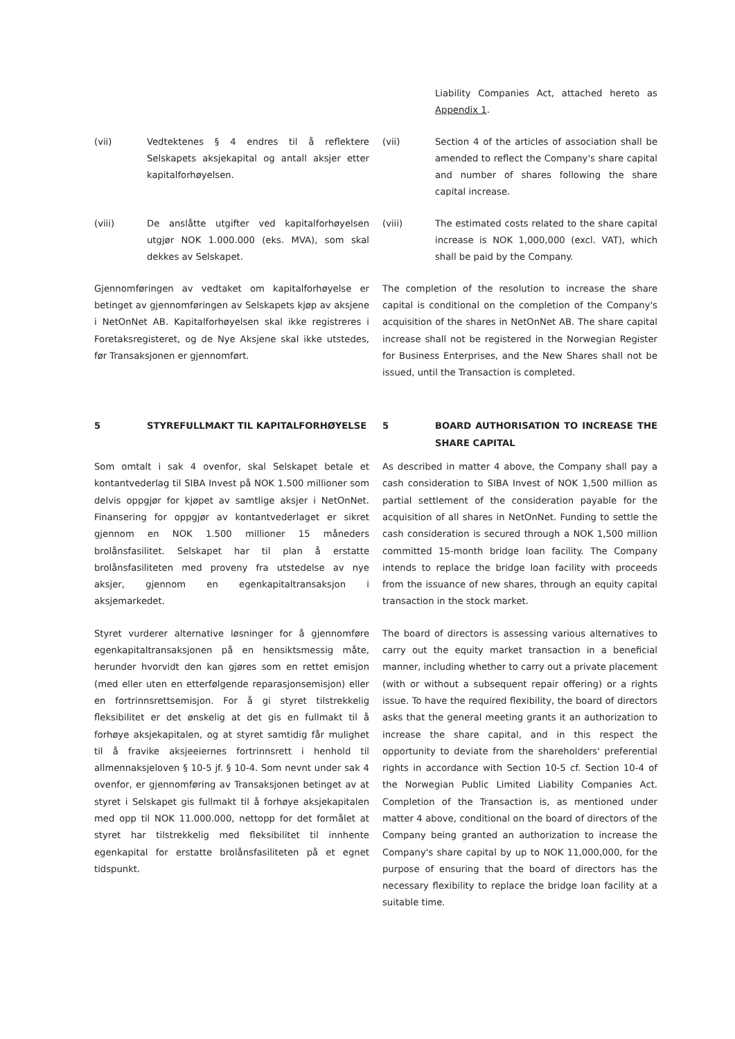Liability Companies Act, attached hereto as Appendix 1.
(vii) Vedtektenes § 4 endres til å reflektere Selskapets aksjekapital og antall aksjer etter kapitalforhøyelsen.
(vii) Section 4 of the articles of association shall be amended to reflect the Company's share capital and number of shares following the share capital increase.
(viii) De anslåtte utgifter ved kapitalforhøyelsen utgjør NOK 1.000.000 (eks. MVA), som skal dekkes av Selskapet.
(viii) The estimated costs related to the share capital increase is NOK 1,000,000 (excl. VAT), which shall be paid by the Company.
Gjennomføringen av vedtaket om kapitalforhøyelse er betinget av gjennomføringen av Selskapets kjøp av aksjene i NetOnNet AB. Kapitalforhøyelsen skal ikke registreres i Foretaksregisteret, og de Nye Aksjene skal ikke utstedes, før Transaksjonen er gjennomført.
The completion of the resolution to increase the share capital is conditional on the completion of the Company's acquisition of the shares in NetOnNet AB. The share capital increase shall not be registered in the Norwegian Register for Business Enterprises, and the New Shares shall not be issued, until the Transaction is completed.
5 STYREFULLMAKT TIL KAPITALFORHØYELSE 5 BOARD AUTHORISATION TO INCREASE THE SHARE CAPITAL
Som omtalt i sak 4 ovenfor, skal Selskapet betale et kontantvederlag til SIBA Invest på NOK 1.500 millioner som delvis oppgjør for kjøpet av samtlige aksjer i NetOnNet. Finansering for oppgjør av kontantvederlaget er sikret gjennom en NOK 1.500 millioner 15 måneders brolånsfasilitet. Selskapet har til plan å erstatte brolånsfasiliteten med proveny fra utstedelse av nye aksjer, gjennom en egenkapitaltransaksjon i aksjemarkedet.
As described in matter 4 above, the Company shall pay a cash consideration to SIBA Invest of NOK 1,500 million as partial settlement of the consideration payable for the acquisition of all shares in NetOnNet. Funding to settle the cash consideration is secured through a NOK 1,500 million committed 15-month bridge loan facility. The Company intends to replace the bridge loan facility with proceeds from the issuance of new shares, through an equity capital transaction in the stock market.
Styret vurderer alternative løsninger for å gjennomføre egenkapitaltransaksjonen på en hensiktsmessig måte, herunder hvorvidt den kan gjøres som en rettet emisjon (med eller uten en etterfølgende reparasjonsemisjon) eller en fortrinnsrettsemisjon. For å gi styret tilstrekkelig fleksibilitet er det ønskelig at det gis en fullmakt til å forhøye aksjekapitalen, og at styret samtidig får mulighet til å fravike aksjeeiernes fortrinnsrett i henhold til allmennaksjeloven § 10-5 jf. § 10-4. Som nevnt under sak 4 ovenfor, er gjennomføring av Transaksjonen betinget av at styret i Selskapet gis fullmakt til å forhøye aksjekapitalen med opp til NOK 11.000.000, nettopp for det formålet at styret har tilstrekkelig med fleksibilitet til innhente egenkapital for erstatte brolånsfasiliteten på et egnet tidspunkt.
The board of directors is assessing various alternatives to carry out the equity market transaction in a beneficial manner, including whether to carry out a private placement (with or without a subsequent repair offering) or a rights issue. To have the required flexibility, the board of directors asks that the general meeting grants it an authorization to increase the share capital, and in this respect the opportunity to deviate from the shareholders' preferential rights in accordance with Section 10-5 cf. Section 10-4 of the Norwegian Public Limited Liability Companies Act. Completion of the Transaction is, as mentioned under matter 4 above, conditional on the board of directors of the Company being granted an authorization to increase the Company's share capital by up to NOK 11,000,000, for the purpose of ensuring that the board of directors has the necessary flexibility to replace the bridge loan facility at a suitable time.